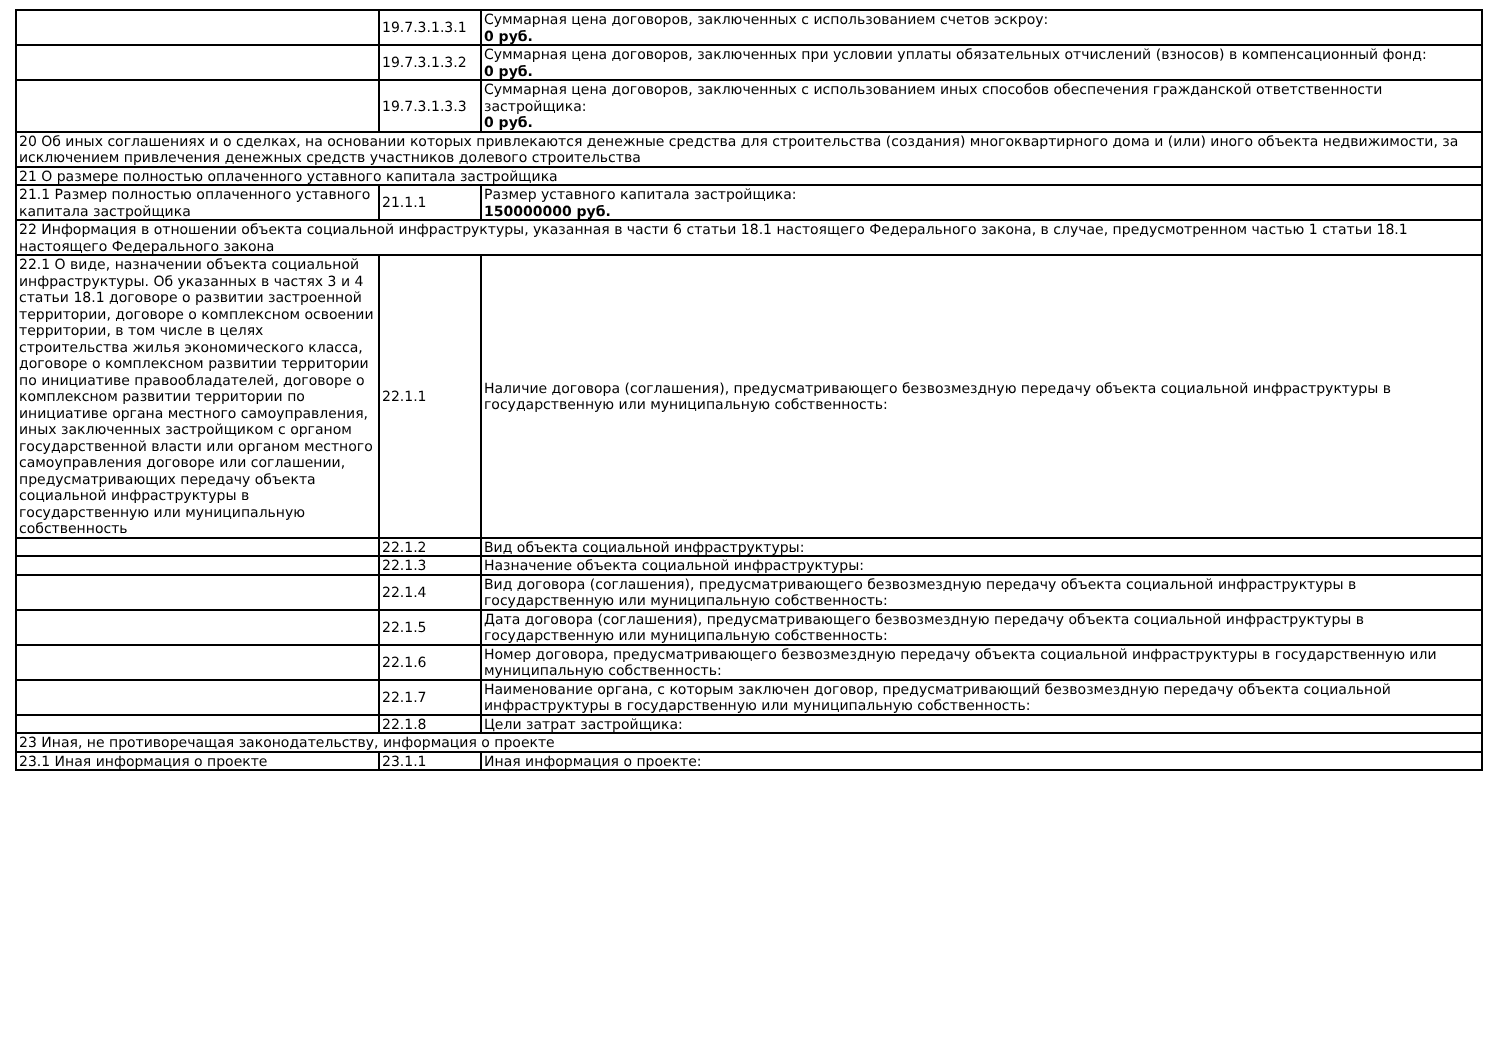| | 19.7.3.1.3.1 | Суммарная цена договоров, заключенных с использованием счетов эскроу: 0 руб. |
| | 19.7.3.1.3.2 | Суммарная цена договоров, заключенных при условии уплаты обязательных отчислений (взносов) в компенсационный фонд: 0 руб. |
| | 19.7.3.1.3.3 | Суммарная цена договоров, заключенных с использованием иных способов обеспечения гражданской ответственности застройщика: 0 руб. |
| 20 Об иных соглашениях и о сделках, на основании которых привлекаются денежные средства для строительства (создания) многоквартирного дома и (или) иного объекта недвижимости, за исключением привлечения денежных средств участников долевого строительства | | |
| 21 О размере полностью оплаченного уставного капитала застройщика | | |
| 21.1 Размер полностью оплаченного уставного капитала застройщика | 21.1.1 | Размер уставного капитала застройщика: 150000000 руб. |
| 22 Информация в отношении объекта социальной инфраструктуры, указанная в части 6 статьи 18.1 настоящего Федерального закона, в случае, предусмотренном частью 1 статьи 18.1 настоящего Федерального закона | | |
| 22.1 О виде, назначении объекта социальной инфраструктуры. Об указанных в частях 3 и 4 статьи 18.1 договоре о развитии застроенной территории, договоре о комплексном освоении территории, в том числе в целях строительства жилья экономического класса, договоре о комплексном развитии территории по инициативе правообладателей, договоре о комплексном развитии территории по инициативе органа местного самоуправления, иных заключенных застройщиком с органом государственной власти или органом местного самоуправления договоре или соглашении, предусматривающих передачу объекта социальной инфраструктуры в государственную или муниципальную собственность | 22.1.1 | Наличие договора (соглашения), предусматривающего безвозмездную передачу объекта социальной инфраструктуры в государственную или муниципальную собственность: |
| | 22.1.2 | Вид объекта социальной инфраструктуры: |
| | 22.1.3 | Назначение объекта социальной инфраструктуры: |
| | 22.1.4 | Вид договора (соглашения), предусматривающего безвозмездную передачу объекта социальной инфраструктуры в государственную или муниципальную собственность: |
| | 22.1.5 | Дата договора (соглашения), предусматривающего безвозмездную передачу объекта социальной инфраструктуры в государственную или муниципальную собственность: |
| | 22.1.6 | Номер договора, предусматривающего безвозмездную передачу объекта социальной инфраструктуры в государственную или муниципальную собственность: |
| | 22.1.7 | Наименование органа, с которым заключен договор, предусматривающий безвозмездную передачу объекта социальной инфраструктуры в государственную или муниципальную собственность: |
| | 22.1.8 | Цели затрат застройщика: |
| 23 Иная, не противоречащая законодательству, информация о проекте | | |
| 23.1 Иная информация о проекте | 23.1.1 | Иная информация о проекте: |